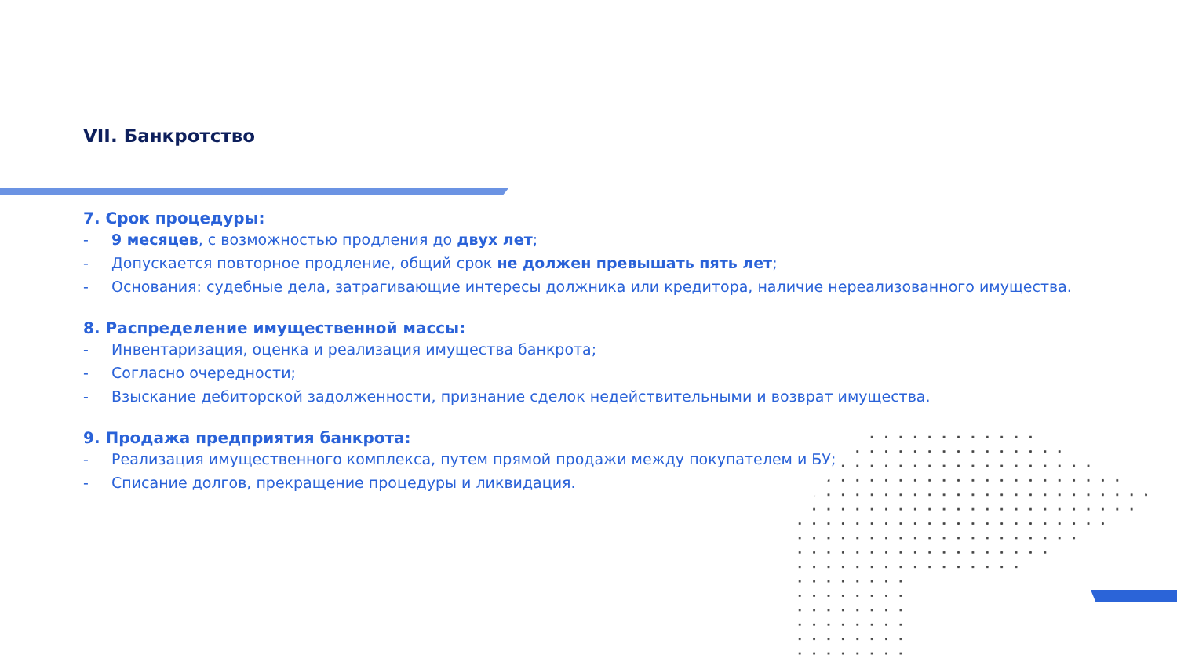VII. Банкротство
7. Срок процедуры:
- 9 месяцев, с возможностью продления до двух лет;
- Допускается повторное продление, общий срок не должен превышать пять лет;
- Основания: судебные дела, затрагивающие интересы должника или кредитора, наличие нереализованного имущества.
8. Распределение имущественной массы:
- Инвентаризация, оценка и реализация имущества банкрота;
- Согласно очередности;
- Взыскание дебиторской задолженности, признание сделок недействительными и возврат имущества.
9. Продажа предприятия банкрота:
- Реализация имущественного комплекса, путем прямой продажи между покупателем и БУ;
- Списание долгов, прекращение процедуры и ликвидация.